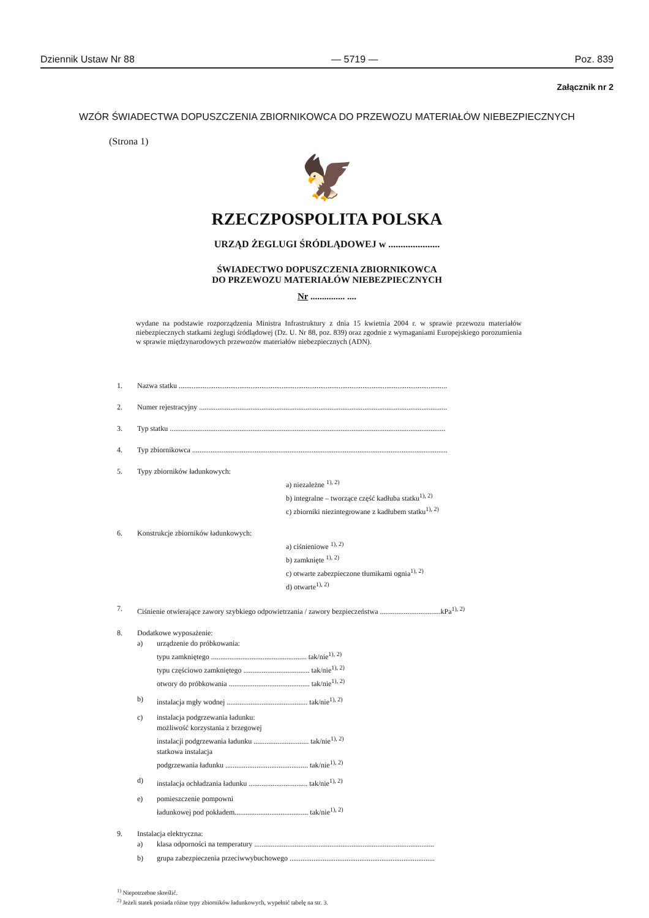Dziennik Ustaw Nr 88 — 5719 — Poz. 839
Załącznik nr 2
WZÓR ŚWIADECTWA DOPUSZCZENIA ZBIORNIKOWCA DO PRZEWOZU MATERIAŁÓW NIEBEZPIECZNYCH
(Strona 1)
🦅
RZECZPOSPOLITA POLSKA
URZĄD ŻEGLUGI ŚRÓDLĄDOWEJ w .....................
ŚWIADECTWO DOPUSZCZENIA ZBIORNIKOWCA
DO PRZEWOZU MATERIAŁÓW NIEBEZPIECZNYCH
Nr ............... ....
wydane na podstawie rozporządzenia Ministra Infrastruktury z dnia 15 kwietnia 2004 r. w sprawie przewozu materiałów niebezpiecznych statkami żeglugi śródlądowej (Dz. U. Nr 88, poz. 839) oraz zgodnie z wymaganiami Europejskiego porozumienia w sprawie międzynarodowych przewozów materiałów niebezpiecznych (ADN).
1. Nazwa statku ..................................................................................................................................................
2. Numer rejestracyjny .......................................................................................................................................
3. Typ statku ......................................................................................................................................................
4. Typ zbiornikowca ...........................................................................................................................................
5. Typy zbiorników ładunkowych:
a) niezależne <sup>1), 2)</sup>
b) integralne – tworzące część kadłuba statku<sup>1), 2)</sup>
c) zbiorniki niezintegrowane z kadłubem statku<sup>1), 2)</sup>
6. Konstrukcje zbiorników ładunkowych:
a) ciśnieniowe <sup>1), 2)</sup>
b) zamknięte <sup>1), 2)</sup>
c) otwarte zabezpieczone tłumikami ognia<sup>1), 2)</sup>
d) otwarte<sup>1), 2)</sup>
7. Ciśnienie otwierające zawory szybkiego odpowietrzania / zawory bezpieczeństwa .................................kPa<sup>1), 2)</sup>
8. Dodatkowe wyposażenie:
a) urządzenie do próbkowania:
typu zamkniętego .................................................... tak/nie<sup>1), 2)</sup>
typu częściowo zamkniętego .................................... tak/nie<sup>1), 2)</sup>
otwory do próbkowania ............................................ tak/nie<sup>1), 2)</sup>
b) instalacja mgły wodnej ............................................ tak/nie<sup>1), 2)</sup>
c) instalacja podgrzewania ładunku:
możliwość korzystania z brzegowej
instalacji podgrzewania ładunku .............................. tak/nie<sup>1), 2)</sup>
statkowa instalacja
podgrzewania ładunku ............................................. tak/nie<sup>1), 2)</sup>
d) instalacja ochładzania ładunku ................................ tak/nie<sup>1), 2)</sup>
e) pomieszczenie pompowni
ładunkowej pod pokładem........................................ tak/nie<sup>1), 2)</sup>
9. Instalacja elektryczna:
a) klasa odporności na temperatury ..................................................................................................
b) grupa zabezpieczenia przeciwwybuchowego ...............................................................................
<sup>1)</sup> Niepotrzebne skreślić.
<sup>2)</sup> Jeżeli statek posiada różne typy zbiorników ładunkowych, wypełnić tabelę na str. 3.